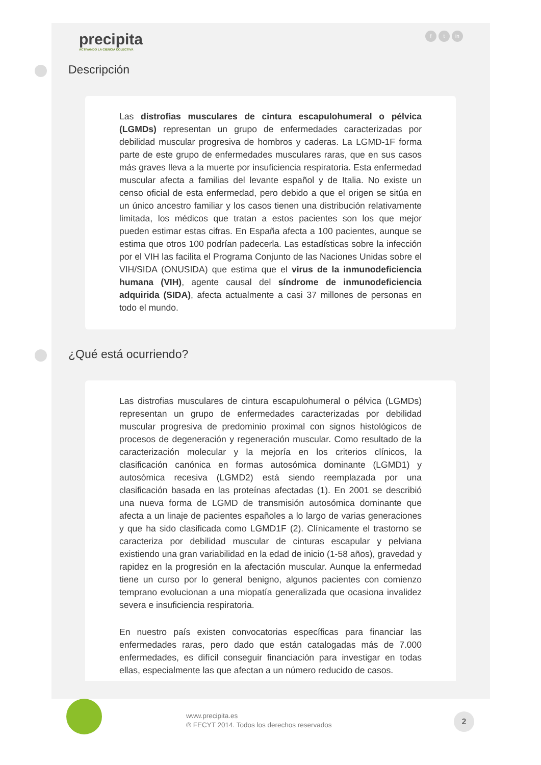precipita
ACTIVANDO LA CIENCIA COLECTIVA
ft in
Descripción
Las distrofias musculares de cintura escapulohumeral o pélvica (LGMDs) representan un grupo de enfermedades caracterizadas por debilidad muscular progresiva de hombros y caderas. La LGMD-1F forma parte de este grupo de enfermedades musculares raras, que en sus casos más graves lleva a la muerte por insuficiencia respiratoria. Esta enfermedad muscular afecta a familias del levante español y de Italia. No existe un censo oficial de esta enfermedad, pero debido a que el origen se sitúa en un único ancestro familiar y los casos tienen una distribución relativamente limitada, los médicos que tratan a estos pacientes son los que mejor pueden estimar estas cifras. En España afecta a 100 pacientes, aunque se estima que otros 100 podrían padecerla. Las estadísticas sobre la infección por el VIH las facilita el Programa Conjunto de las Naciones Unidas sobre el VIH/SIDA (ONUSIDA) que estima que el virus de la inmunodeficiencia humana (VIH), agente causal del síndrome de inmunodeficiencia adquirida (SIDA), afecta actualmente a casi 37 millones de personas en todo el mundo.
¿Qué está ocurriendo?
Las distrofias musculares de cintura escapulohumeral o pélvica (LGMDs) representan un grupo de enfermedades caracterizadas por debilidad muscular progresiva de predominio proximal con signos histológicos de procesos de degeneración y regeneración muscular. Como resultado de la caracterización molecular y la mejoría en los criterios clínicos, la clasificación canónica en formas autosómica dominante (LGMD1) y autosómica recesiva (LGMD2) está siendo reemplazada por una clasificación basada en las proteínas afectadas (1). En 2001 se describió una nueva forma de LGMD de transmisión autosómica dominante que afecta a un linaje de pacientes españoles a lo largo de varias generaciones y que ha sido clasificada como LGMD1F (2). Clínicamente el trastorno se caracteriza por debilidad muscular de cinturas escapular y pelviana existiendo una gran variabilidad en la edad de inicio (1-58 años), gravedad y rapidez en la progresión en la afectación muscular. Aunque la enfermedad tiene un curso por lo general benigno, algunos pacientes con comienzo temprano evolucionan a una miopatía generalizada que ocasiona invalidez severa e insuficiencia respiratoria.
En nuestro país existen convocatorias específicas para financiar las enfermedades raras, pero dado que están catalogadas más de 7.000 enfermedades, es difícil conseguir financiación para investigar en todas ellas, especialmente las que afectan a un número reducido de casos.
www.precipita.es
® FECYT 2014. Todos los derechos reservados
2